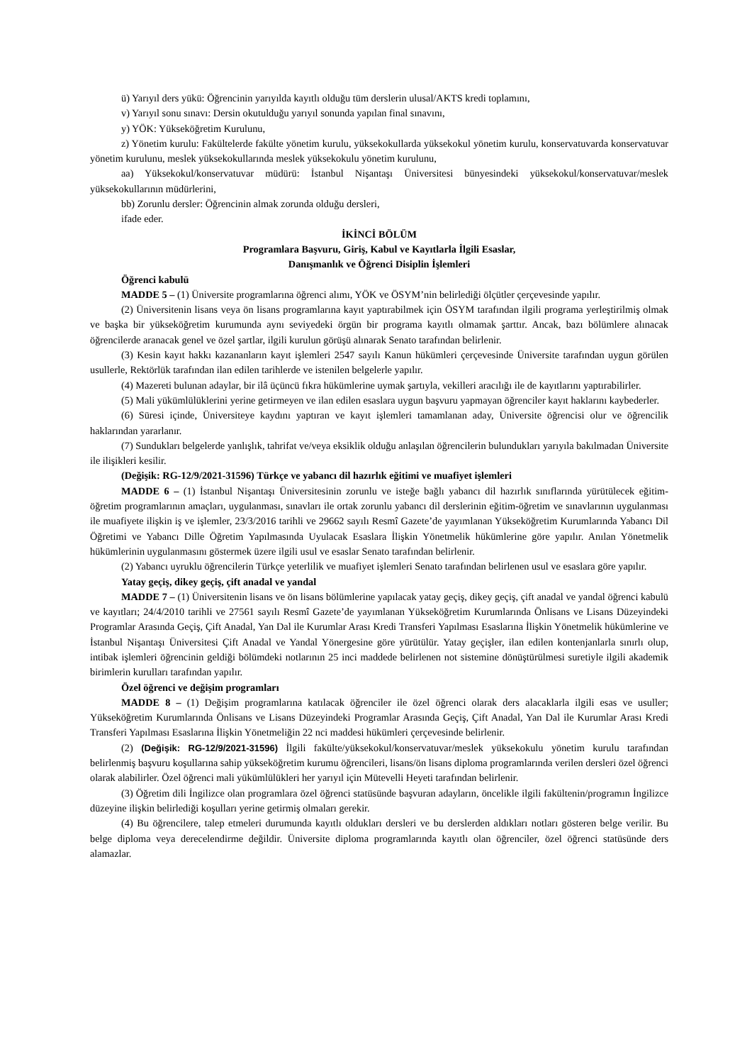ü) Yarıyıl ders yükü: Öğrencinin yarıyılda kayıtlı olduğu tüm derslerin ulusal/AKTS kredi toplamını,
v) Yarıyıl sonu sınavı: Dersin okutulduğu yarıyıl sonunda yapılan final sınavını,
y) YÖK: Yükseköğretim Kurulunu,
z) Yönetim kurulu: Fakültelerde fakülte yönetim kurulu, yüksekokullarda yüksekokul yönetim kurulu, konservatuvarda konservatuvar yönetim kurulunu, meslek yüksekokullarında meslek yüksekokulu yönetim kurulunu,
aa) Yüksekokul/konservatuvar müdürü: İstanbul Nişantaşı Üniversitesi bünyesindeki yüksekokul/konservatuvar/meslek yüksekokullarının müdürlerini,
bb) Zorunlu dersler: Öğrencinin almak zorunda olduğu dersleri,
ifade eder.
İKİNCİ BÖLÜM
Programlara Başvuru, Giriş, Kabul ve Kayıtlarla İlgili Esaslar,
Danışmanlık ve Öğrenci Disiplin İşlemleri
Öğrenci kabulü
MADDE 5 – (1) Üniversite programlarına öğrenci alımı, YÖK ve ÖSYM’nin belirlediği ölçütler çerçevesinde yapılır.
(2) Üniversitenin lisans veya ön lisans programlarına kayıt yaptırabilmek için ÖSYM tarafından ilgili programa yerleştirilmiş olmak ve başka bir yükseköğretim kurumunda aynı seviyedeki örgün bir programa kayıtlı olmamak şarttır. Ancak, bazı bölümlere alınacak öğrencilerde aranacak genel ve özel şartlar, ilgili kurulun görüşü alınarak Senato tarafından belirlenir.
(3) Kesin kayıt hakkı kazananların kayıt işlemleri 2547 sayılı Kanun hükümleri çerçevesinde Üniversite tarafından uygun görülen usullerle, Rektörlük tarafından ilan edilen tarihlerde ve istenilen belgelerle yapılır.
(4) Mazereti bulunan adaylar, bir ilâ üçüncü fıkra hükümlerine uymak şartıyla, vekilleri aracılığı ile de kayıtlarını yaptırabilirler.
(5) Mali yükümlülüklerini yerine getirmeyen ve ilan edilen esaslara uygun başvuru yapmayan öğrenciler kayıt haklarını kaybederler.
(6) Süresi içinde, Üniversiteye kaydını yaptıran ve kayıt işlemleri tamamlanan aday, Üniversite öğrencisi olur ve öğrencilik haklarından yararlanır.
(7) Sundukları belgelerde yanlışlık, tahrifat ve/veya eksiklik olduğu anlaşılan öğrencilerin bulundukları yarıyıla bakılmadan Üniversite ile ilişikleri kesilir.
(Değişik: RG-12/9/2021-31596) Türkçe ve yabancı dil hazırlık eğitimi ve muafiyet işlemleri
MADDE 6 – (1) İstanbul Nişantaşı Üniversitesinin zorunlu ve isteğe bağlı yabancı dil hazırlık sınıflarında yürütülecek eğitim- öğretim programlarının amaçları, uygulanması, sınavları ile ortak zorunlu yabancı dil derslerinin eğitim-öğretim ve sınavlarının uygulanması ile muafiyete ilişkin iş ve işlemler, 23/3/2016 tarihli ve 29662 sayılı Resmî Gazete’de yayımlanan Yükseköğretim Kurumlarında Yabancı Dil Öğretimi ve Yabancı Dille Öğretim Yapılmasında Uyulacak Esaslara İlişkin Yönetmelik hükümlerine göre yapılır. Anılan Yönetmelik hükümlerinin uygulanmasını göstermek üzere ilgili usul ve esaslar Senato tarafından belirlenir.
(2) Yabancı uyruklu öğrencilerin Türkçe yeterlilik ve muafiyet işlemleri Senato tarafından belirlenen usul ve esaslara göre yapılır.
Yatay geçiş, dikey geçiş, çift anadal ve yandal
MADDE 7 – (1) Üniversitenin lisans ve ön lisans bölümlerine yapılacak yatay geçiş, dikey geçiş, çift anadal ve yandal öğrenci kabulü ve kayıtları; 24/4/2010 tarihli ve 27561 sayılı Resmî Gazete’de yayımlanan Yükseköğretim Kurumlarında Önlisans ve Lisans Düzeyindeki Programlar Arasında Geçiş, Çift Anadal, Yan Dal ile Kurumlar Arası Kredi Transferi Yapılması Esaslarına İlişkin Yönetmelik hükümlerine ve İstanbul Nişantaşı Üniversitesi Çift Anadal ve Yandal Yönergesine göre yürütülür. Yatay geçişler, ilan edilen kontenjanlarla sınırlı olup, intibak işlemleri öğrencinin geldiği bölümdeki notlarının 25 inci maddede belirlenen not sistemine dönüştürülmesi suretiyle ilgili akademik birimlerin kurulları tarafından yapılır.
Özel öğrenci ve değişim programları
MADDE 8 – (1) Değişim programlarına katılacak öğrenciler ile özel öğrenci olarak ders alacaklarla ilgili esas ve usuller; Yükseköğretim Kurumlarında Önlisans ve Lisans Düzeyindeki Programlar Arasında Geçiş, Çift Anadal, Yan Dal ile Kurumlar Arası Kredi Transferi Yapılması Esaslarına İlişkin Yönetmeliğin 22 nci maddesi hükümleri çerçevesinde belirlenir.
(2) (Değişik: RG-12/9/2021-31596) İlgili fakülte/yüksekokul/konservatuvar/meslek yüksekokulu yönetim kurulu tarafından belirlenmiş başvuru koşullarına sahip yükseköğretim kurumu öğrencileri, lisans/ön lisans diploma programlarında verilen dersleri özel öğrenci olarak alabilirler. Özel öğrenci mali yükümlülükleri her yarıyıl için Mütevelli Heyeti tarafından belirlenir.
(3) Öğretim dili İngilizce olan programlara özel öğrenci statüsünde başvuran adayların, öncelikle ilgili fakültenin/programın İngilizce düzeyine ilişkin belirlediği koşulları yerine getirmiş olmaları gerekir.
(4) Bu öğrencilere, talep etmeleri durumunda kayıtlı oldukları dersleri ve bu derslerden aldıkları notları gösteren belge verilir. Bu belge diploma veya derecelendirme değildir. Üniversite diploma programlarında kayıtlı olan öğrenciler, özel öğrenci statüsünde ders alamazlar.